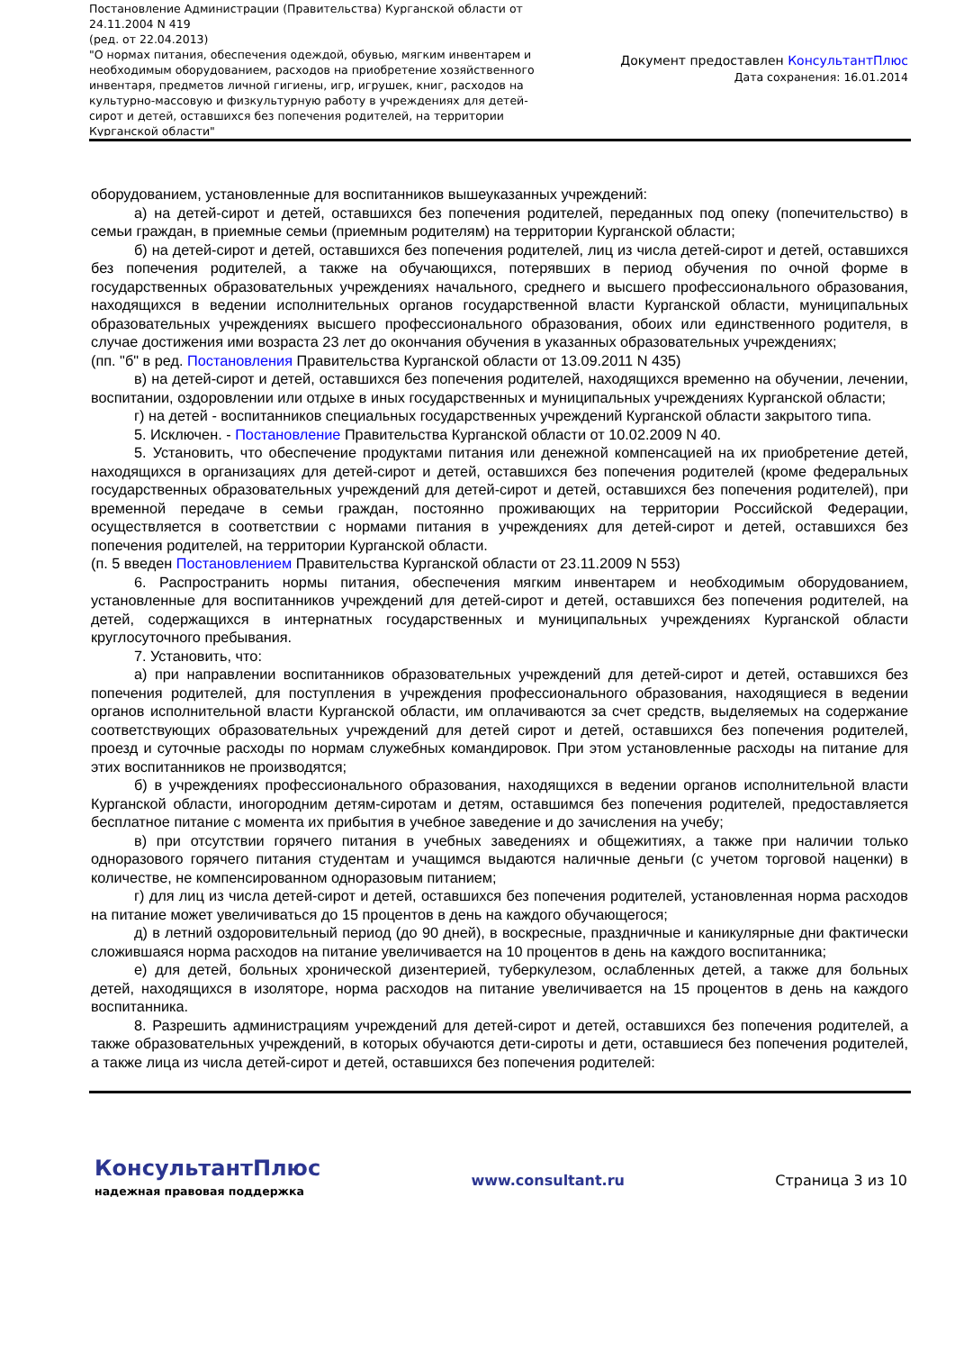Постановление Администрации (Правительства) Курганской области от 24.11.2004 N 419
(ред. от 22.04.2013)
"О нормах питания, обеспечения одеждой, обувью, мягким инвентарем и необходимым оборудованием, расходов на приобретение хозяйственного инвентаря, предметов личной гигиены, игр, игрушек, книг, расходов на культурно-массовую и физкультурную работу в учреждениях для детей-сирот и детей, оставшихся без попечения родителей, на территории Курганской области"
Документ предоставлен КонсультантПлюс
Дата сохранения: 16.01.2014
оборудованием, установленные для воспитанников вышеуказанных учреждений:
а) на детей-сирот и детей, оставшихся без попечения родителей, переданных под опеку (попечительство) в семьи граждан, в приемные семьи (приемным родителям) на территории Курганской области;
б) на детей-сирот и детей, оставшихся без попечения родителей, лиц из числа детей-сирот и детей, оставшихся без попечения родителей, а также на обучающихся, потерявших в период обучения по очной форме в государственных образовательных учреждениях начального, среднего и высшего профессионального образования, находящихся в ведении исполнительных органов государственной власти Курганской области, муниципальных образовательных учреждениях высшего профессионального образования, обоих или единственного родителя, в случае достижения ими возраста 23 лет до окончания обучения в указанных образовательных учреждениях;
(пп. "б" в ред. Постановления Правительства Курганской области от 13.09.2011 N 435)
в) на детей-сирот и детей, оставшихся без попечения родителей, находящихся временно на обучении, лечении, воспитании, оздоровлении или отдыхе в иных государственных и муниципальных учреждениях Курганской области;
г) на детей - воспитанников специальных государственных учреждений Курганской области закрытого типа.
5. Исключен. - Постановление Правительства Курганской области от 10.02.2009 N 40.
5. Установить, что обеспечение продуктами питания или денежной компенсацией на их приобретение детей, находящихся в организациях для детей-сирот и детей, оставшихся без попечения родителей (кроме федеральных государственных образовательных учреждений для детей-сирот и детей, оставшихся без попечения родителей), при временной передаче в семьи граждан, постоянно проживающих на территории Российской Федерации, осуществляется в соответствии с нормами питания в учреждениях для детей-сирот и детей, оставшихся без попечения родителей, на территории Курганской области.
(п. 5 введен Постановлением Правительства Курганской области от 23.11.2009 N 553)
6. Распространить нормы питания, обеспечения мягким инвентарем и необходимым оборудованием, установленные для воспитанников учреждений для детей-сирот и детей, оставшихся без попечения родителей, на детей, содержащихся в интернатных государственных и муниципальных учреждениях Курганской области круглосуточного пребывания.
7. Установить, что:
а) при направлении воспитанников образовательных учреждений для детей-сирот и детей, оставшихся без попечения родителей, для поступления в учреждения профессионального образования, находящиеся в ведении органов исполнительной власти Курганской области, им оплачиваются за счет средств, выделяемых на содержание соответствующих образовательных учреждений для детей сирот и детей, оставшихся без попечения родителей, проезд и суточные расходы по нормам служебных командировок. При этом установленные расходы на питание для этих воспитанников не производятся;
б) в учреждениях профессионального образования, находящихся в ведении органов исполнительной власти Курганской области, иногородним детям-сиротам и детям, оставшимся без попечения родителей, предоставляется бесплатное питание с момента их прибытия в учебное заведение и до зачисления на учебу;
в) при отсутствии горячего питания в учебных заведениях и общежитиях, а также при наличии только одноразового горячего питания студентам и учащимся выдаются наличные деньги (с учетом торговой наценки) в количестве, не компенсированном одноразовым питанием;
г) для лиц из числа детей-сирот и детей, оставшихся без попечения родителей, установленная норма расходов на питание может увеличиваться до 15 процентов в день на каждого обучающегося;
д) в летний оздоровительный период (до 90 дней), в воскресные, праздничные и каникулярные дни фактически сложившаяся норма расходов на питание увеличивается на 10 процентов в день на каждого воспитанника;
е) для детей, больных хронической дизентерией, туберкулезом, ослабленных детей, а также для больных детей, находящихся в изоляторе, норма расходов на питание увеличивается на 15 процентов в день на каждого воспитанника.
8. Разрешить администрациям учреждений для детей-сирот и детей, оставшихся без попечения родителей, а также образовательных учреждений, в которых обучаются дети-сироты и дети, оставшиеся без попечения родителей, а также лица из числа детей-сирот и детей, оставшихся без попечения родителей:
КонсультантПлюс
надежная правовая поддержка
www.consultant.ru Страница 3 из 10